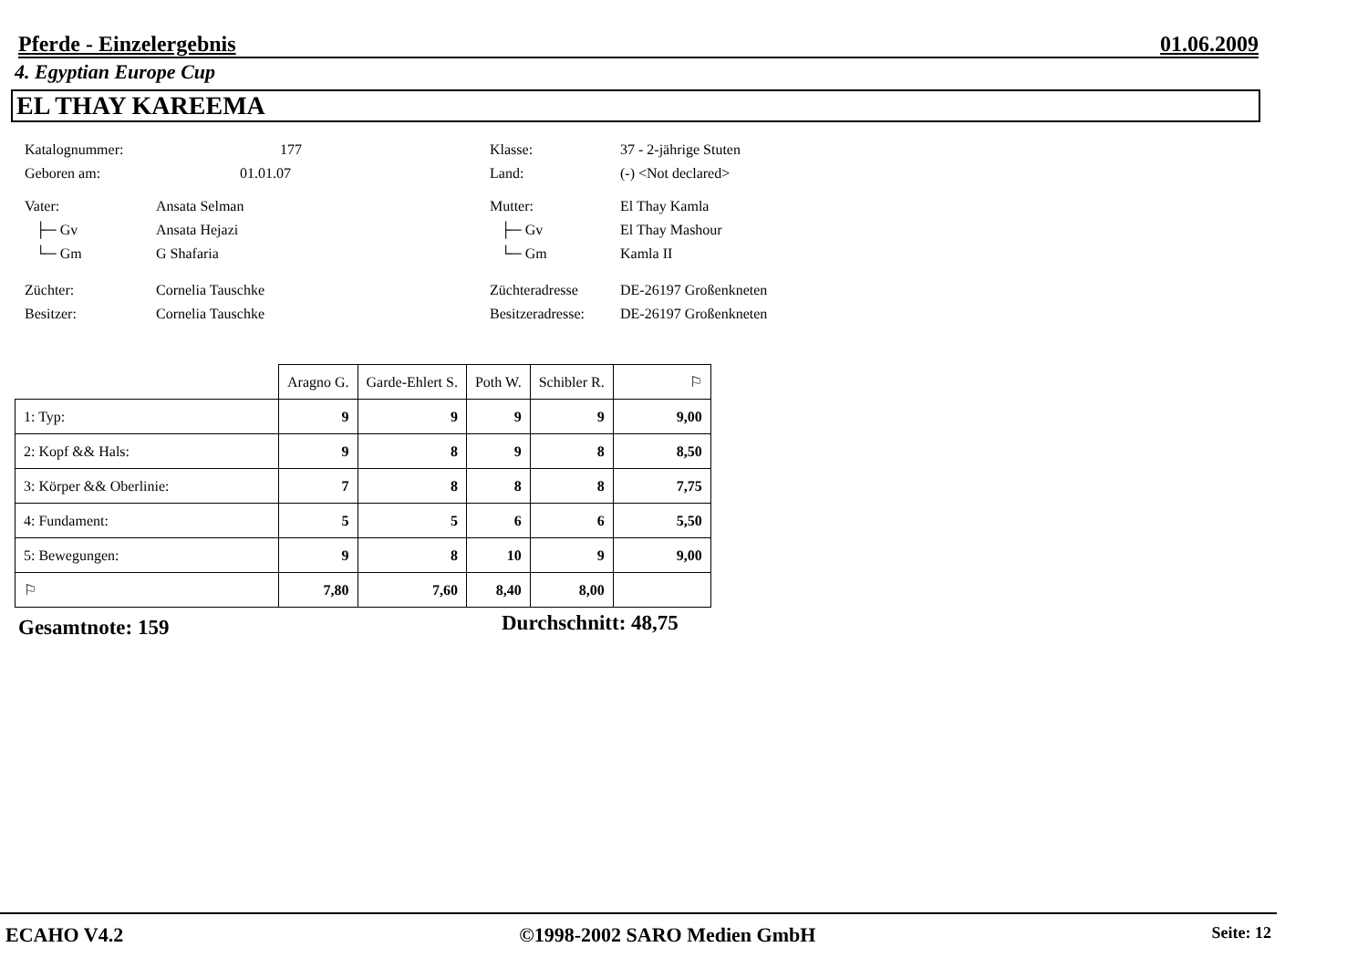Pferde - Einzelergebnis 01.06.2009
4. Egyptian Europe Cup
EL THAY KAREEMA
Katalognummer: 177 Klasse: 37 - 2-jährige Stuten
Geboren am: 01.01.07 Land: (-) <Not declared>
Vater: Ansata Selman Mutter: El Thay Kamla
├─ Gv Ansata Hejazi ├─ Gv El Thay Mashour
└─ Gm G Shafaria └─ Gm Kamla II
Züchter: Cornelia Tauschke Züchteradresse DE-26197 Großenkneten
Besitzer: Cornelia Tauschke Besitzeradresse: DE-26197 Großenkneten
| | Aragno G. | Garde-Ehlert S. | Poth W. | Schibler R. | ⚐ |
| 1: Typ: | 9 | 9 | 9 | 9 | 9,00 |
| 2: Kopf && Hals: | 9 | 8 | 9 | 8 | 8,50 |
| 3: Körper && Oberlinie: | 7 | 8 | 8 | 8 | 7,75 |
| 4: Fundament: | 5 | 5 | 6 | 6 | 5,50 |
| 5: Bewegungen: | 9 | 8 | 10 | 9 | 9,00 |
| ⚐ | 7,80 | 7,60 | 8,40 | 8,00 | |
Gesamtnote: 159 Durchschnitt: 48,75
ECAHO V4.2 ©1998-2002 SARO Medien GmbH Seite: 12